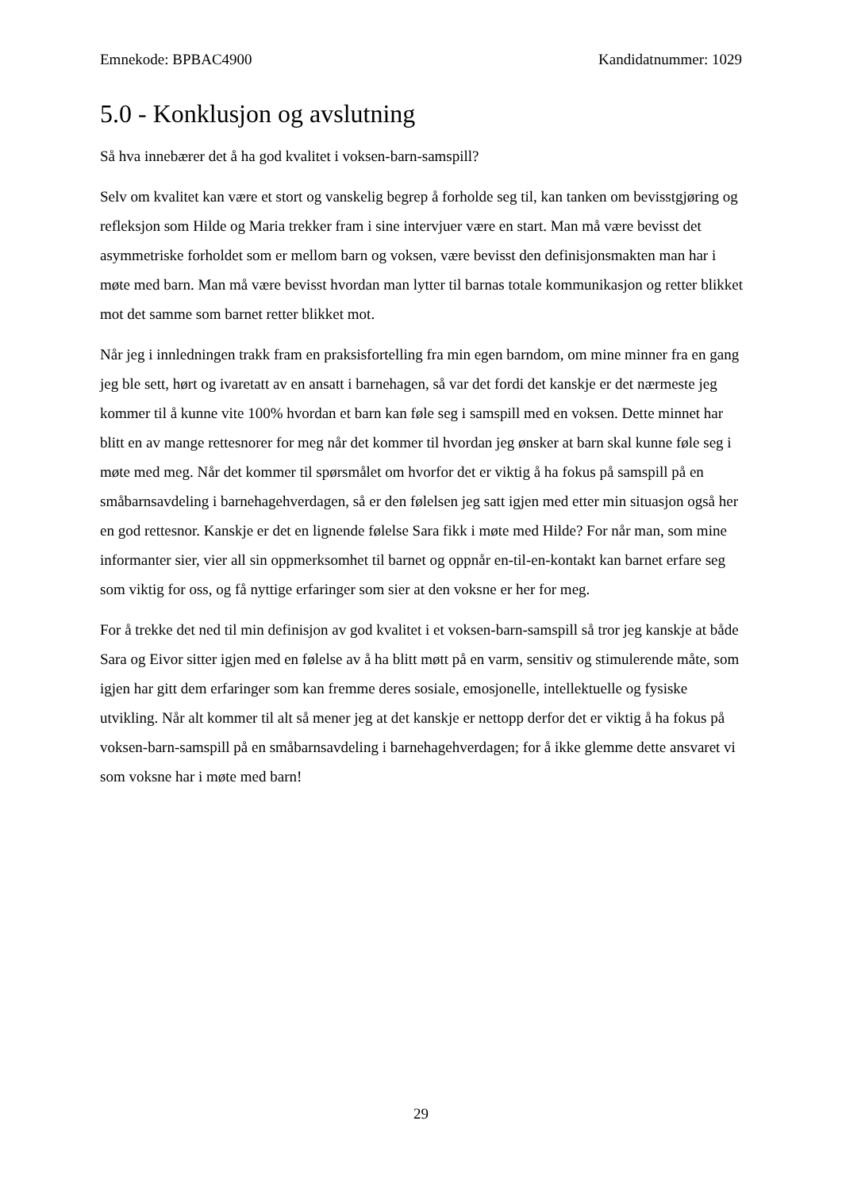Emnekode: BPBAC4900 Kandidatnummer: 1029
5.0 - Konklusjon og avslutning
Så hva innebærer det å ha god kvalitet i voksen-barn-samspill?
Selv om kvalitet kan være et stort og vanskelig begrep å forholde seg til, kan tanken om bevisstgjøring og refleksjon som Hilde og Maria trekker fram i sine intervjuer være en start. Man må være bevisst det asymmetriske forholdet som er mellom barn og voksen, være bevisst den definisjonsmakten man har i møte med barn. Man må være bevisst hvordan man lytter til barnas totale kommunikasjon og retter blikket mot det samme som barnet retter blikket mot.
Når jeg i innledningen trakk fram en praksisfortelling fra min egen barndom, om mine minner fra en gang jeg ble sett, hørt og ivaretatt av en ansatt i barnehagen, så var det fordi det kanskje er det nærmeste jeg kommer til å kunne vite 100% hvordan et barn kan føle seg i samspill med en voksen. Dette minnet har blitt en av mange rettesnorer for meg når det kommer til hvordan jeg ønsker at barn skal kunne føle seg i møte med meg. Når det kommer til spørsmålet om hvorfor det er viktig å ha fokus på samspill på en småbarnsavdeling i barnehagehverdagen, så er den følelsen jeg satt igjen med etter min situasjon også her en god rettesnor. Kanskje er det en lignende følelse Sara fikk i møte med Hilde? For når man, som mine informanter sier, vier all sin oppmerksomhet til barnet og oppnår en-til-en-kontakt kan barnet erfare seg som viktig for oss, og få nyttige erfaringer som sier at den voksne er her for meg.
For å trekke det ned til min definisjon av god kvalitet i et voksen-barn-samspill så tror jeg kanskje at både Sara og Eivor sitter igjen med en følelse av å ha blitt møtt på en varm, sensitiv og stimulerende måte, som igjen har gitt dem erfaringer som kan fremme deres sosiale, emosjonelle, intellektuelle og fysiske utvikling. Når alt kommer til alt så mener jeg at det kanskje er nettopp derfor det er viktig å ha fokus på voksen-barn-samspill på en småbarnsavdeling i barnehagehverdagen; for å ikke glemme dette ansvaret vi som voksne har i møte med barn!
29